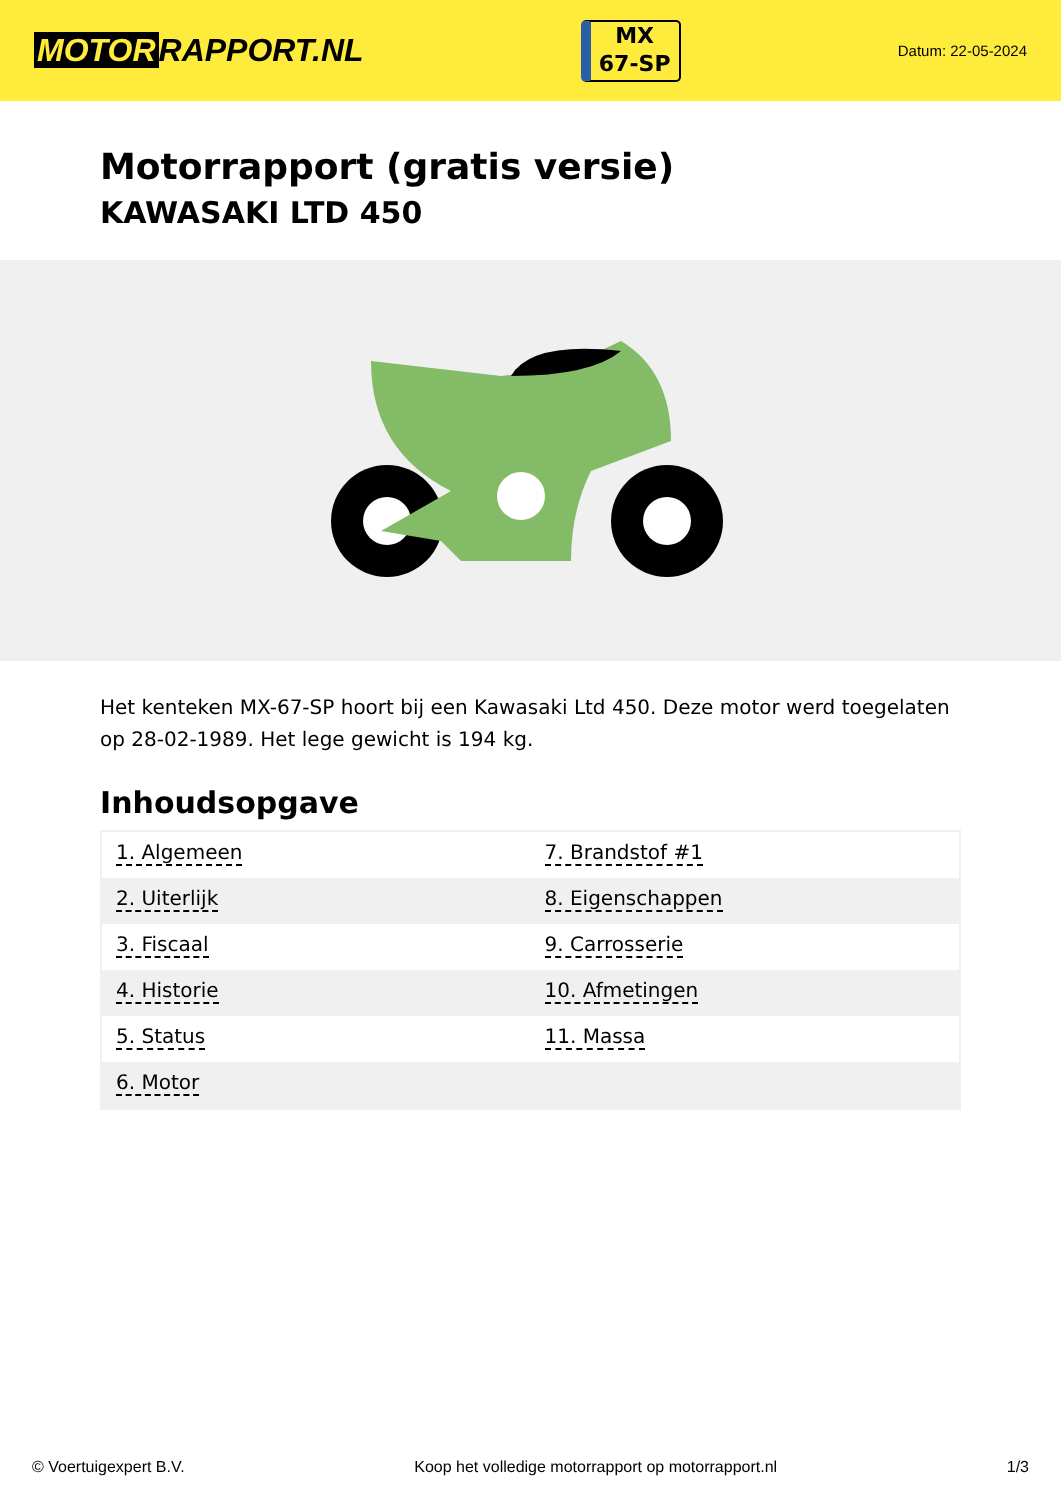MOTOR RAPPORT.NL
MX
67-SP
Datum: 22-05-2024
Motorrapport (gratis versie)
KAWASAKI LTD 450
Het kenteken MX-67-SP hoort bij een Kawasaki Ltd 450. Deze motor werd toegelaten op 28-02-1989. Het lege gewicht is 194 kg.
Inhoudsopgave
| 1. Algemeen | 7. Brandstof #1 |
| 2. Uiterlijk | 8. Eigenschappen |
| 3. Fiscaal | 9. Carrosserie |
| 4. Historie | 10. Afmetingen |
| 5. Status | 11. Massa |
| 6. Motor | |
© Voertuigexpert B.V. Koop het volledige motorrapport op motorrapport.nl
1/3